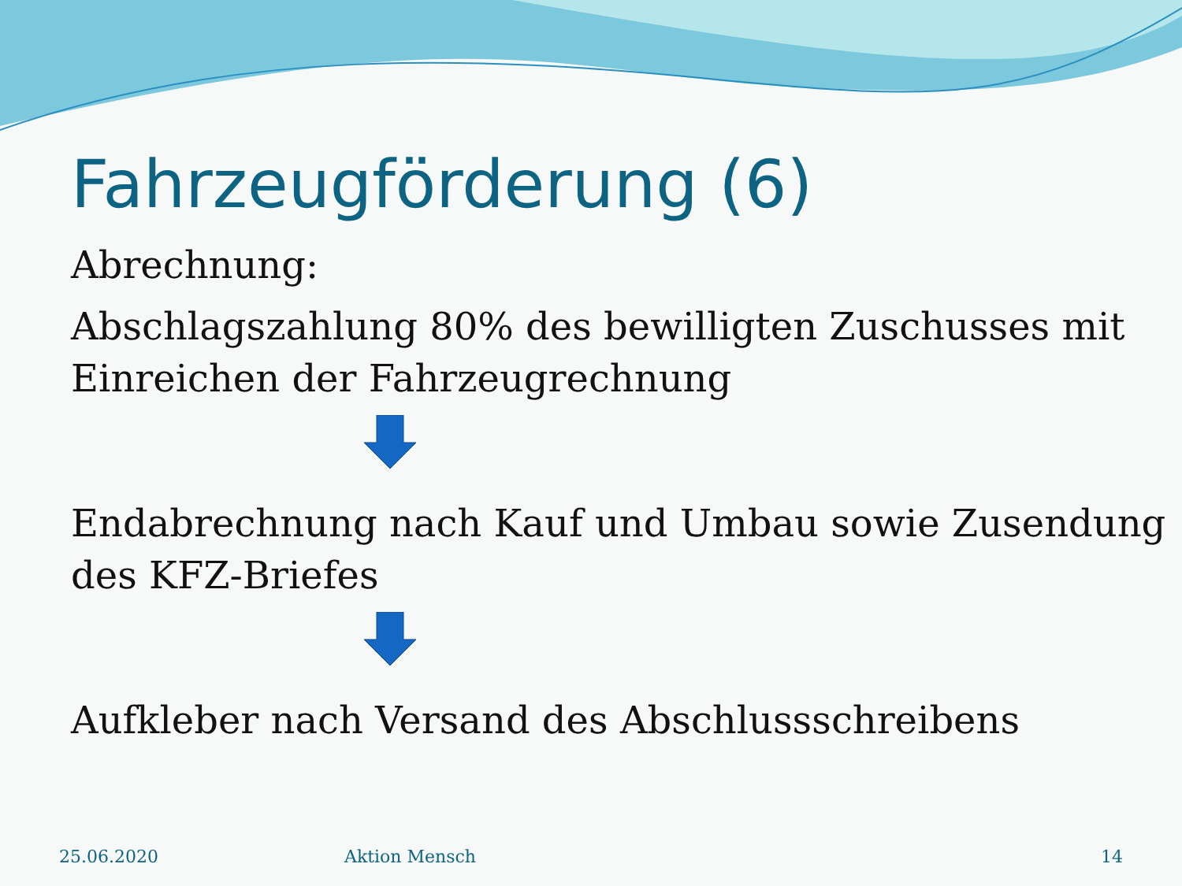Fahrzeugförderung (6)
Abrechnung:
Abschlagszahlung 80% des bewilligten Zuschusses mit Einreichen der Fahrzeugrechnung
Endabrechnung nach Kauf und Umbau sowie Zusendung des KFZ-Briefes
Aufkleber nach Versand des Abschlussschreibens
25.06.2020 Aktion Mensch 14